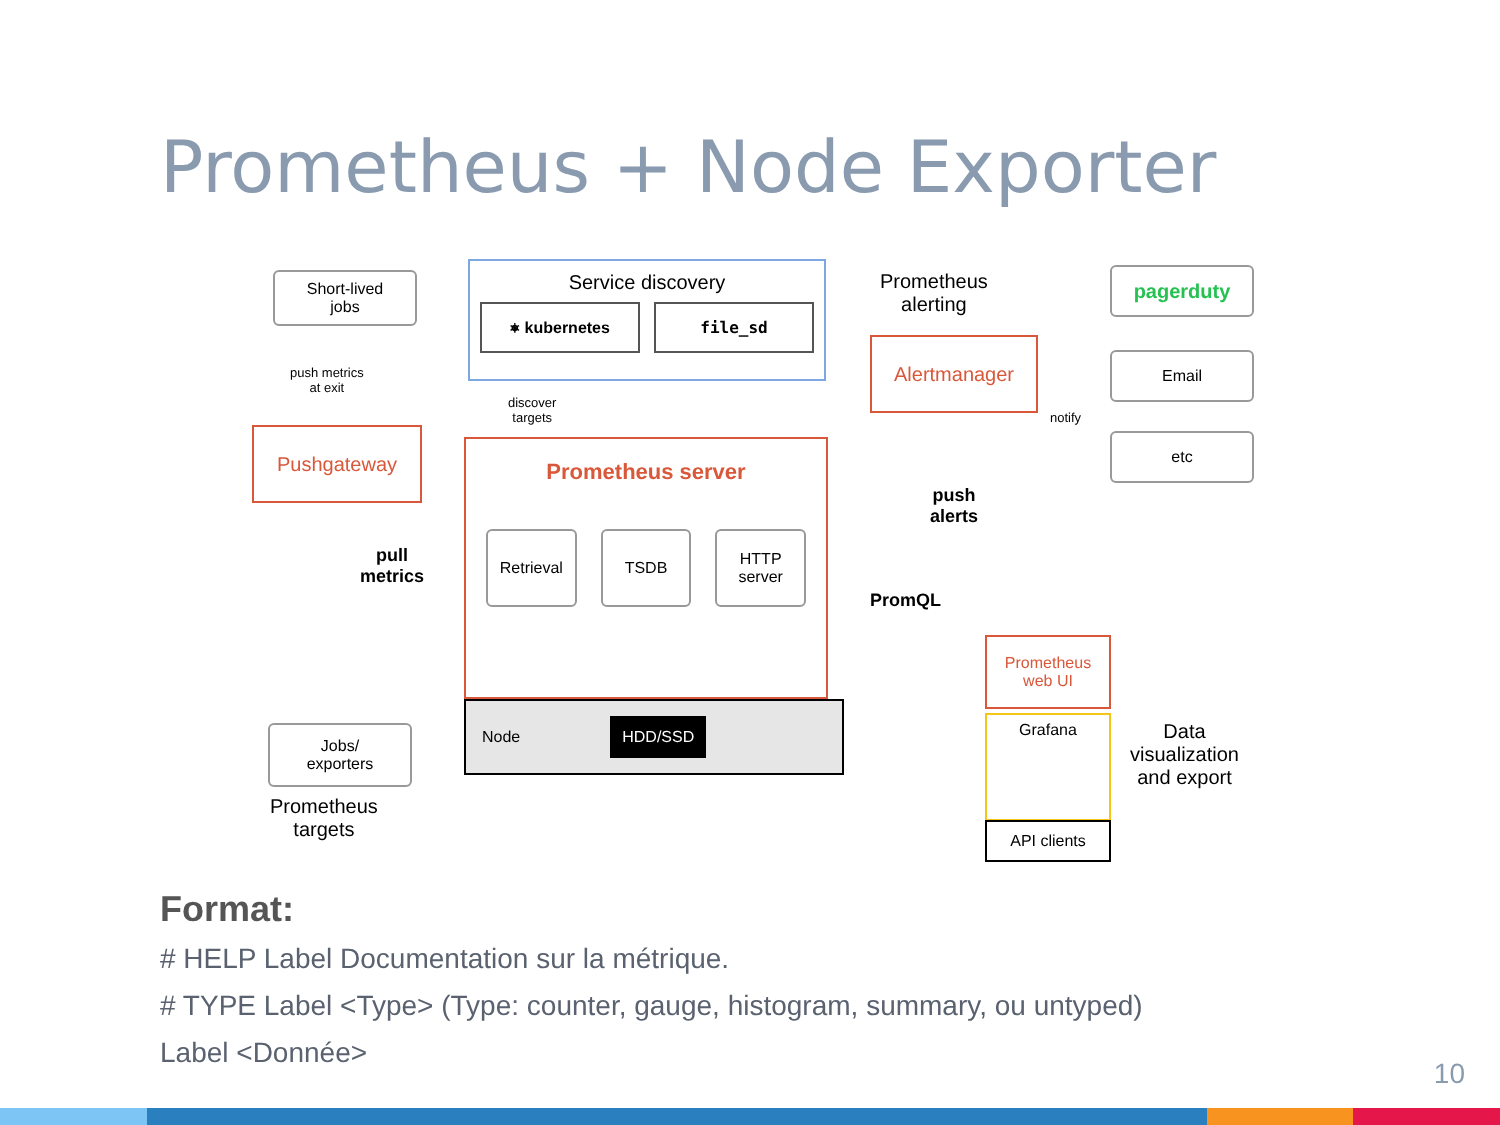Prometheus + Node Exporter
Short-lived
jobs
push metrics
at exit
Pushgateway
pull
metrics
Jobs/
exporters
Prometheus
targets
Service discovery
⎈ kubernetes file_sd
discover
targets
Prometheus server
Retrieval TSDB HTTP
server
Node HDD/SSD
Prometheus
alerting
Alertmanager
notify
push
alerts
PromQL
pagerduty
Email
etc
Prometheus
web UI
Grafana
API clients
Data
visualization
and export
Format:
# HELP Label Documentation sur la métrique.
# TYPE Label <Type> (Type: counter, gauge, histogram, summary, ou untyped)
Label <Donnée>
10